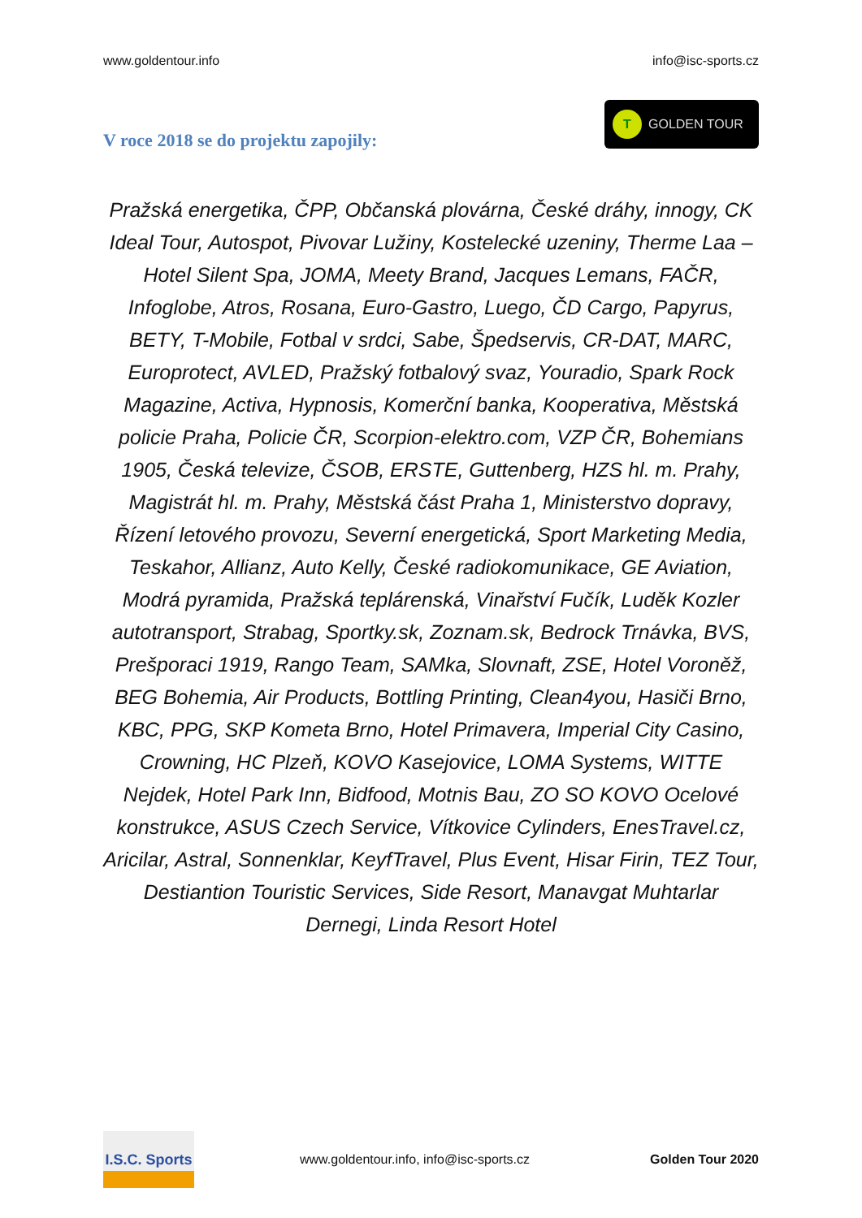www.goldentour.info info@isc-sports.cz
V roce 2018 se do projektu zapojily:
T GOLDEN TOUR
Pražská energetika, ČPP, Občanská plovárna, České dráhy, innogy, CK Ideal Tour, Autospot, Pivovar Lužiny, Kostelecké uzeniny, Therme Laa – Hotel Silent Spa, JOMA, Meety Brand, Jacques Lemans, FAČR, Infoglobe, Atros, Rosana, Euro-Gastro, Luego, ČD Cargo, Papyrus, BETY, T-Mobile, Fotbal v srdci, Sabe, Špedservis, CR-DAT, MARC, Europrotect, AVLED, Pražský fotbalový svaz, Youradio, Spark Rock Magazine, Activa, Hypnosis, Komerční banka, Kooperativa, Městská policie Praha, Policie ČR, Scorpion-elektro.com, VZP ČR, Bohemians 1905, Česká televize, ČSOB, ERSTE, Guttenberg, HZS hl. m. Prahy, Magistrát hl. m. Prahy, Městská část Praha 1, Ministerstvo dopravy, Řízení letového provozu, Severní energetická, Sport Marketing Media, Teskahor, Allianz, Auto Kelly, České radiokomunikace, GE Aviation, Modrá pyramida, Pražská teplárenská, Vinařství Fučík, Luděk Kozler autotransport, Strabag, Sportky.sk, Zoznam.sk, Bedrock Trnávka, BVS, Prešporaci 1919, Rango Team, SAMka, Slovnaft, ZSE, Hotel Voroněž, BEG Bohemia, Air Products, Bottling Printing, Clean4you, Hasiči Brno, KBC, PPG, SKP Kometa Brno, Hotel Primavera, Imperial City Casino, Crowning, HC Plzeň, KOVO Kasejovice, LOMA Systems, WITTE Nejdek, Hotel Park Inn, Bidfood, Motnis Bau, ZO SO KOVO Ocelové konstrukce, ASUS Czech Service, Vítkovice Cylinders, EnesTravel.cz, Aricilar, Astral, Sonnenklar, KeyfTravel, Plus Event, Hisar Firin, TEZ Tour, Destiantion Touristic Services, Side Resort, Manavgat Muhtarlar Dernegi, Linda Resort Hotel
I.S.C. Sports
www.goldentour.info, info@isc-sports.cz Golden Tour 2020